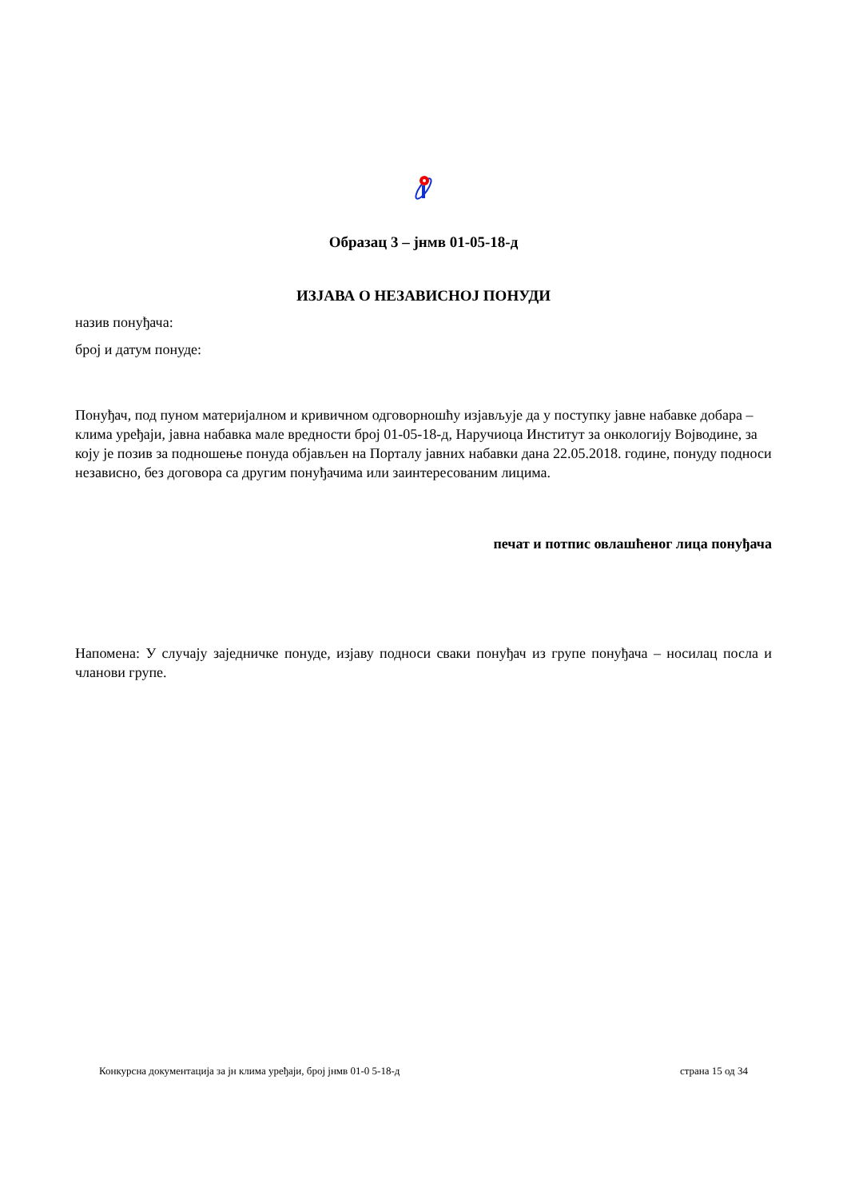Образац 3 – јнмв 01-05-18-д
ИЗЈАВА О НЕЗАВИСНОЈ ПОНУДИ
назив понуђача:
број и датум понуде:
Понуђач, под пуном материјалном и кривичном одговорношћу изјављује да у поступку јавне набавке добара – клима уређаји, јавна набавка мале вредности број 01-05-18-д, Наручиоца Институт за онкологију Војводине, за коју је позив за подношење понуда објављен на Порталу јавних набавки дана 22.05.2018. године, понуду подноси независно, без договора са другим понуђачима или заинтересованим лицима.
печат и потпис овлашћеног лица понуђача
Напомена: У случају заједничке понуде, изјаву подноси сваки понуђач из групе понуђача – носилац посла и чланови групе.
Конкурсна документација за јн клима уређаји, број јнмв 01-0 5-18-д страна 15 од 34